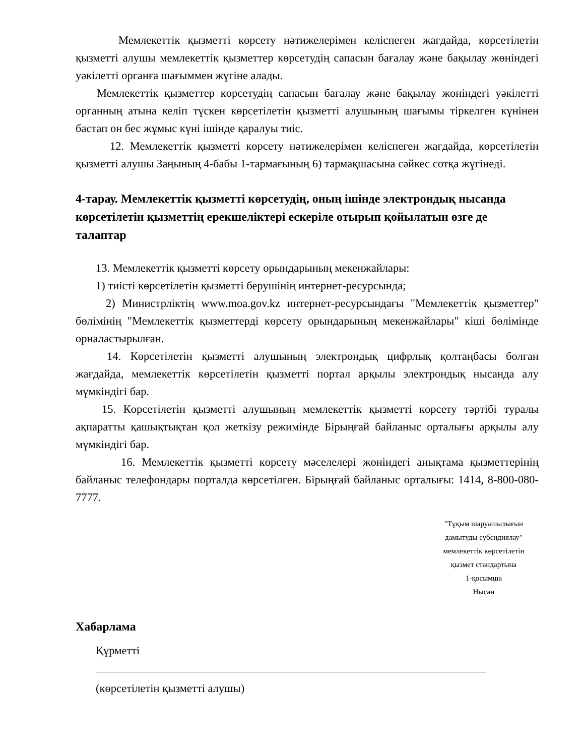Мемлекеттік қызметті көрсету нәтижелерімен келіспеген жағдайда, көрсетілетін қызметті алушы мемлекеттік қызметтер көрсетудің сапасын бағалау және бақылау жөніндегі уәкілетті органға шағыммен жүгіне алады.
Мемлекеттік қызметтер көрсетудің сапасын бағалау және бақылау жөніндегі уәкілетті органның атына келіп түскен көрсетілетін қызметті алушының шағымы тіркелген күнінен бастап он бес жұмыс күні ішінде қаралуы тиіс.
12. Мемлекеттік қызметті көрсету нәтижелерімен келіспеген жағдайда, көрсетілетін қызметті алушы Заңының 4-бабы 1-тармағының 6) тармақшасына сәйкес сотқа жүгінеді.
4-тарау. Мемлекеттік қызметті көрсетудің, оның ішінде электрондық нысанда көрсетілетін қызметтің ерекшеліктері ескеріле отырып қойылатын өзге де талаптар
13. Мемлекеттік қызметті көрсету орындарының мекенжайлары:
1) тиісті көрсетілетін қызметті берушінің интернет-ресурсында;
2) Министрліктің www.moa.gov.kz интернет-ресурсындағы "Мемлекеттік қызметтер" бөлімінің "Мемлекеттік қызметтерді көрсету орындарының мекенжайлары" кіші бөлімінде орналастырылған.
14. Көрсетілетін қызметті алушының электрондық цифрлық қолтаңбасы болған жағдайда, мемлекеттік көрсетілетін қызметті портал арқылы электрондық нысанда алу мүмкіндігі бар.
15. Көрсетілетін қызметті алушының мемлекеттік қызметті көрсету тәртібі туралы ақпаратты қашықтықтан қол жеткізу режимінде Бірыңғай байланыс орталығы арқылы алу мүмкіндігі бар.
16. Мемлекеттік қызметті көрсету мәселелері жөніндегі анықтама қызметтерінің байланыс телефондары порталда көрсетілген. Бірыңғай байланыс орталығы: 1414, 8-800-080-7777.
"Тұқым шаруашылығын
дамытуды субсидиялау"
мемлекеттік көрсетілетін
қызмет стандартына
1-қосымша
Нысан
Хабарлама
Құрметті
(көрсетілетін қызметті алушы)